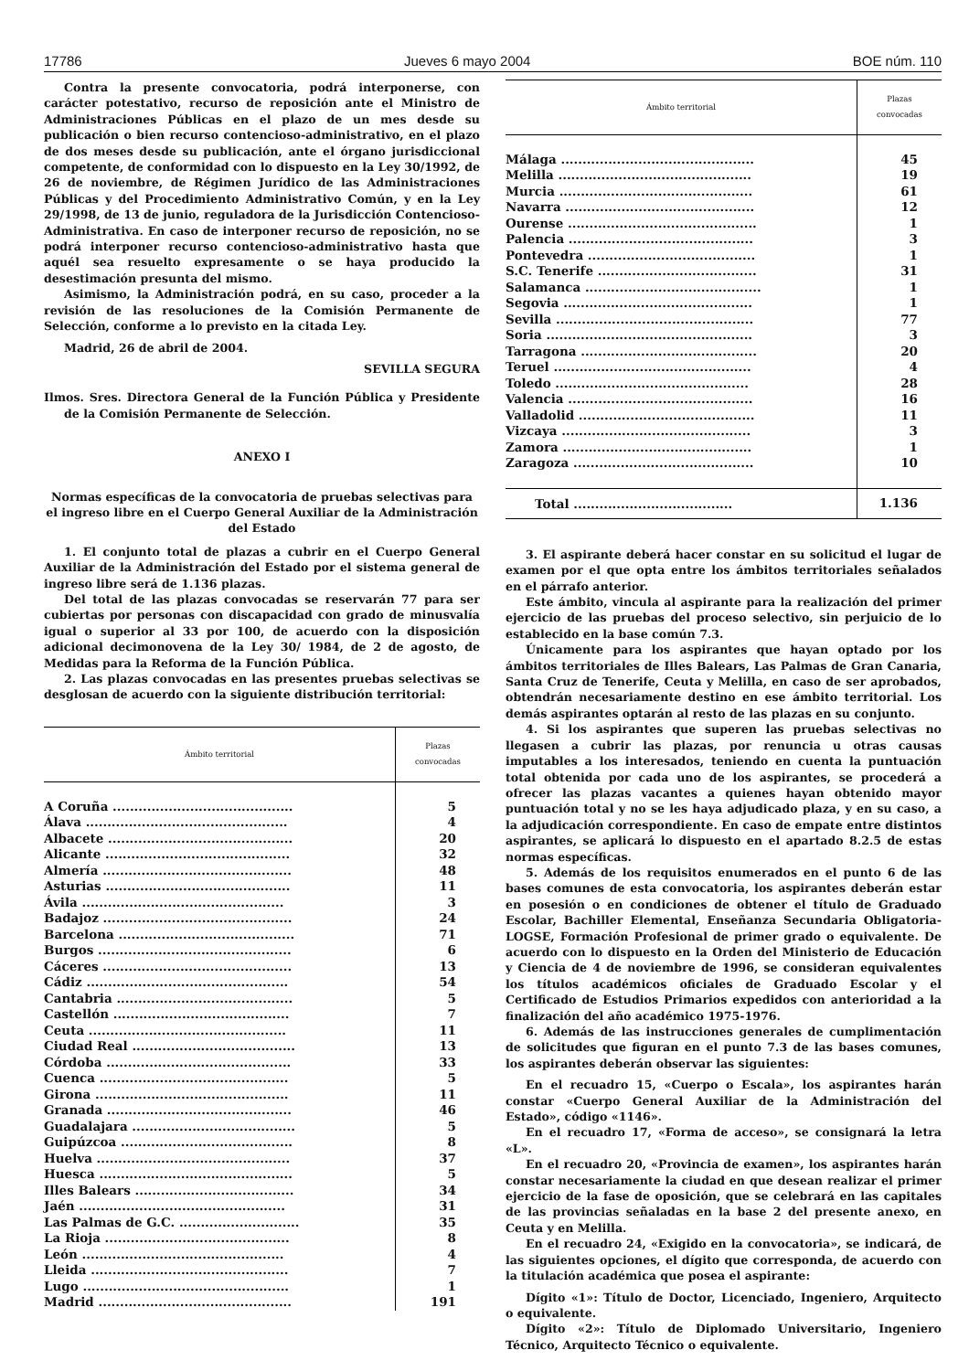17786 Jueves 6 mayo 2004 BOE núm. 110
Contra la presente convocatoria, podrá interponerse, con carácter potestativo, recurso de reposición ante el Ministro de Administraciones Públicas en el plazo de un mes desde su publicación o bien recurso contencioso-administrativo, en el plazo de dos meses desde su publicación, ante el órgano jurisdiccional competente, de conformidad con lo dispuesto en la Ley 30/1992, de 26 de noviembre, de Régimen Jurídico de las Administraciones Públicas y del Procedimiento Administrativo Común, y en la Ley 29/1998, de 13 de junio, reguladora de la Jurisdicción Contencioso-Administrativa. En caso de interponer recurso de reposición, no se podrá interponer recurso contencioso-administrativo hasta que aquél sea resuelto expresamente o se haya producido la desestimación presunta del mismo.
Asimismo, la Administración podrá, en su caso, proceder a la revisión de las resoluciones de la Comisión Permanente de Selección, conforme a lo previsto en la citada Ley.
Madrid, 26 de abril de 2004.
SEVILLA SEGURA
Ilmos. Sres. Directora General de la Función Pública y Presidente de la Comisión Permanente de Selección.
ANEXO I
Normas específicas de la convocatoria de pruebas selectivas para el ingreso libre en el Cuerpo General Auxiliar de la Administración del Estado
1. El conjunto total de plazas a cubrir en el Cuerpo General Auxiliar de la Administración del Estado por el sistema general de ingreso libre será de 1.136 plazas.
Del total de las plazas convocadas se reservarán 77 para ser cubiertas por personas con discapacidad con grado de minusvalía igual o superior al 33 por 100, de acuerdo con la disposición adicional decimonovena de la Ley 30/ 1984, de 2 de agosto, de Medidas para la Reforma de la Función Pública.
2. Las plazas convocadas en las presentes pruebas selectivas se desglosan de acuerdo con la siguiente distribución territorial:
| Ámbito territorial | Plazas convocadas |
| --- | --- |
| A Coruña .......................................... | 5 |
| Álava ............................................... | 4 |
| Albacete ........................................... | 20 |
| Alicante ........................................... | 32 |
| Almería ............................................ | 48 |
| Asturias ........................................... | 11 |
| Ávila ............................................... | 3 |
| Badajoz ............................................ | 24 |
| Barcelona ......................................... | 71 |
| Burgos ............................................. | 6 |
| Cáceres ............................................ | 13 |
| Cádiz ............................................... | 54 |
| Cantabria ......................................... | 5 |
| Castellón ......................................... | 7 |
| Ceuta .............................................. | 11 |
| Ciudad Real ...................................... | 13 |
| Córdoba ........................................... | 33 |
| Cuenca ............................................ | 5 |
| Girona ............................................. | 11 |
| Granada ........................................... | 46 |
| Guadalajara ...................................... | 5 |
| Guipúzcoa ........................................ | 8 |
| Huelva ............................................. | 37 |
| Huesca ............................................. | 5 |
| Illes Balears ..................................... | 34 |
| Jaén ................................................ | 31 |
| Las Palmas de G.C. ............................ | 35 |
| La Rioja ........................................... | 8 |
| León ............................................... | 4 |
| Lleida .............................................. | 7 |
| Lugo ................................................ | 1 |
| Madrid ............................................. | 191 |
| Ámbito territorial | Plazas convocadas |
| --- | --- |
| Málaga ............................................. | 45 |
| Melilla ............................................. | 19 |
| Murcia ............................................. | 61 |
| Navarra ............................................ | 12 |
| Ourense ............................................ | 1 |
| Palencia ........................................... | 3 |
| Pontevedra ....................................... | 1 |
| S.C. Tenerife ..................................... | 31 |
| Salamanca ......................................... | 1 |
| Segovia ............................................ | 1 |
| Sevilla .............................................. | 77 |
| Soria ................................................ | 3 |
| Tarragona ......................................... | 20 |
| Teruel .............................................. | 4 |
| Toledo ............................................. | 28 |
| Valencia ........................................... | 16 |
| Valladolid ......................................... | 11 |
| Vizcaya ............................................ | 3 |
| Zamora ............................................ | 1 |
| Zaragoza .......................................... | 10 |
| Total ..................................... | 1.136 |
3. El aspirante deberá hacer constar en su solicitud el lugar de examen por el que opta entre los ámbitos territoriales señalados en el párrafo anterior.
Este ámbito, vincula al aspirante para la realización del primer ejercicio de las pruebas del proceso selectivo, sin perjuicio de lo establecido en la base común 7.3.
Únicamente para los aspirantes que hayan optado por los ámbitos territoriales de Illes Balears, Las Palmas de Gran Canaria, Santa Cruz de Tenerife, Ceuta y Melilla, en caso de ser aprobados, obtendrán necesariamente destino en ese ámbito territorial. Los demás aspirantes optarán al resto de las plazas en su conjunto.
4. Si los aspirantes que superen las pruebas selectivas no llegasen a cubrir las plazas, por renuncia u otras causas imputables a los interesados, teniendo en cuenta la puntuación total obtenida por cada uno de los aspirantes, se procederá a ofrecer las plazas vacantes a quienes hayan obtenido mayor puntuación total y no se les haya adjudicado plaza, y en su caso, a la adjudicación correspondiente. En caso de empate entre distintos aspirantes, se aplicará lo dispuesto en el apartado 8.2.5 de estas normas específicas.
5. Además de los requisitos enumerados en el punto 6 de las bases comunes de esta convocatoria, los aspirantes deberán estar en posesión o en condiciones de obtener el título de Graduado Escolar, Bachiller Elemental, Enseñanza Secundaria Obligatoria-LOGSE, Formación Profesional de primer grado o equivalente. De acuerdo con lo dispuesto en la Orden del Ministerio de Educación y Ciencia de 4 de noviembre de 1996, se consideran equivalentes los títulos académicos oficiales de Graduado Escolar y el Certificado de Estudios Primarios expedidos con anterioridad a la finalización del año académico 1975-1976.
6. Además de las instrucciones generales de cumplimentación de solicitudes que figuran en el punto 7.3 de las bases comunes, los aspirantes deberán observar las siguientes:
En el recuadro 15, «Cuerpo o Escala», los aspirantes harán constar «Cuerpo General Auxiliar de la Administración del Estado», código «1146».
En el recuadro 17, «Forma de acceso», se consignará la letra «L».
En el recuadro 20, «Provincia de examen», los aspirantes harán constar necesariamente la ciudad en que desean realizar el primer ejercicio de la fase de oposición, que se celebrará en las capitales de las provincias señaladas en la base 2 del presente anexo, en Ceuta y en Melilla.
En el recuadro 24, «Exigido en la convocatoria», se indicará, de las siguientes opciones, el dígito que corresponda, de acuerdo con la titulación académica que posea el aspirante:
Dígito «1»: Título de Doctor, Licenciado, Ingeniero, Arquitecto o equivalente.
Dígito «2»: Título de Diplomado Universitario, Ingeniero Técnico, Arquitecto Técnico o equivalente.